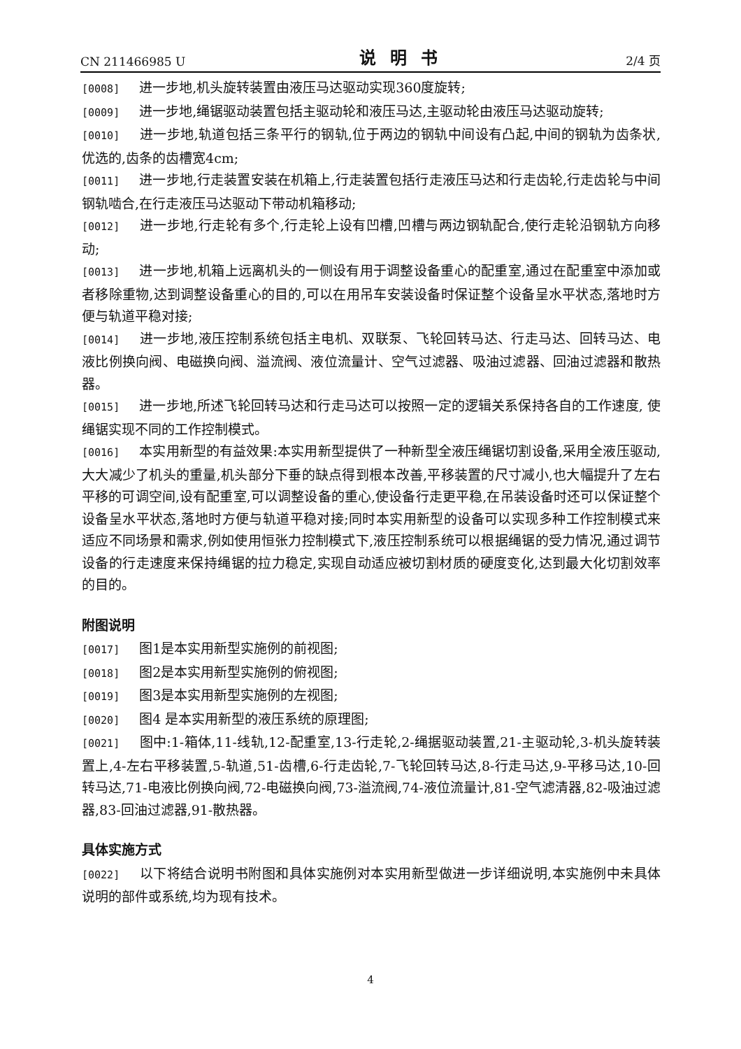CN 211466985 U 说明书 2/4 页
[0008] 进一步地,机头旋转装置由液压马达驱动实现360度旋转;
[0009] 进一步地,绳锯驱动装置包括主驱动轮和液压马达,主驱动轮由液压马达驱动旋转;
[0010] 进一步地,轨道包括三条平行的钢轨,位于两边的钢轨中间设有凸起,中间的钢轨为齿条状,优选的,齿条的齿槽宽4cm;
[0011] 进一步地,行走装置安装在机箱上,行走装置包括行走液压马达和行走齿轮,行走齿轮与中间钢轨啮合,在行走液压马达驱动下带动机箱移动;
[0012] 进一步地,行走轮有多个,行走轮上设有凹槽,凹槽与两边钢轨配合,使行走轮沿钢轨方向移动;
[0013] 进一步地,机箱上远离机头的一侧设有用于调整设备重心的配重室,通过在配重室中添加或者移除重物,达到调整设备重心的目的,可以在用吊车安装设备时保证整个设备呈水平状态,落地时方便与轨道平稳对接;
[0014] 进一步地,液压控制系统包括主电机、双联泵、飞轮回转马达、行走马达、回转马达、电液比例换向阀、电磁换向阀、溢流阀、液位流量计、空气过滤器、吸油过滤器、回油过滤器和散热器。
[0015] 进一步地,所述飞轮回转马达和行走马达可以按照一定的逻辑关系保持各自的工作速度, 使绳锯实现不同的工作控制模式。
[0016] 本实用新型的有益效果:本实用新型提供了一种新型全液压绳锯切割设备,采用全液压驱动,大大减少了机头的重量,机头部分下垂的缺点得到根本改善,平移装置的尺寸减小,也大幅提升了左右平移的可调空间,设有配重室,可以调整设备的重心,使设备行走更平稳,在吊装设备时还可以保证整个设备呈水平状态,落地时方便与轨道平稳对接;同时本实用新型的设备可以实现多种工作控制模式来适应不同场景和需求,例如使用恒张力控制模式下,液压控制系统可以根据绳锯的受力情况,通过调节设备的行走速度来保持绳锯的拉力稳定,实现自动适应被切割材质的硬度变化,达到最大化切割效率的目的。
附图说明
[0017] 图1是本实用新型实施例的前视图;
[0018] 图2是本实用新型实施例的俯视图;
[0019] 图3是本实用新型实施例的左视图;
[0020] 图4 是本实用新型的液压系统的原理图;
[0021] 图中:1-箱体,11-线轨,12-配重室,13-行走轮,2-绳据驱动装置,21-主驱动轮,3-机头旋转装置上,4-左右平移装置,5-轨道,51-齿槽,6-行走齿轮,7-飞轮回转马达,8-行走马达,9-平移马达,10-回转马达,71-电液比例换向阀,72-电磁换向阀,73-溢流阀,74-液位流量计,81-空气滤清器,82-吸油过滤器,83-回油过滤器,91-散热器。
具体实施方式
[0022] 以下将结合说明书附图和具体实施例对本实用新型做进一步详细说明,本实施例中未具体说明的部件或系统,均为现有技术。
4